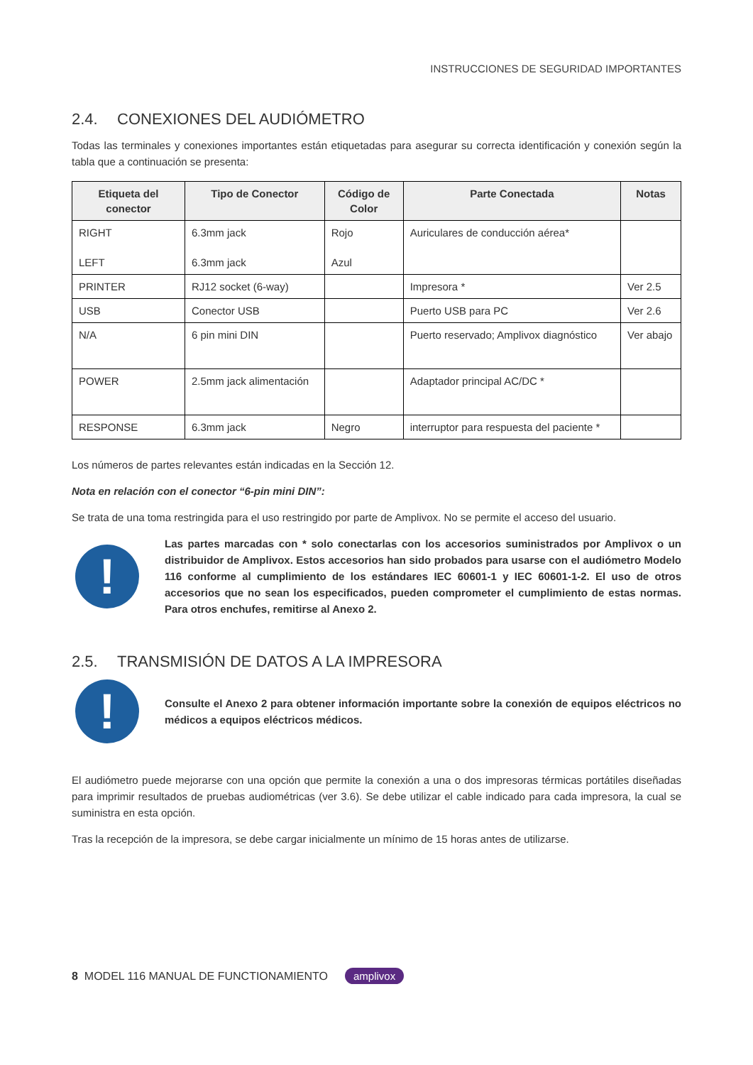INSTRUCCIONES DE SEGURIDAD IMPORTANTES
2.4. CONEXIONES DEL AUDIÓMETRO
Todas las terminales y conexiones importantes están etiquetadas para asegurar su correcta identificación y conexión según la tabla que a continuación se presenta:
| Etiqueta del conector | Tipo de Conector | Código de Color | Parte Conectada | Notas |
| --- | --- | --- | --- | --- |
| RIGHT LEFT | 6.3mm jack 6.3mm jack | Rojo Azul | Auriculares de conducción aérea* | |
| PRINTER | RJ12 socket (6-way) | | Impresora * | Ver 2.5 |
| USB | Conector USB | | Puerto USB para PC | Ver 2.6 |
| N/A | 6 pin mini DIN | | Puerto reservado; Amplivox diagnóstico | Ver abajo |
| POWER | 2.5mm jack alimentación | | Adaptador principal AC/DC * | |
| RESPONSE | 6.3mm jack | Negro | interruptor para respuesta del paciente * | |
Los números de partes relevantes están indicadas en la Sección 12.
Nota en relación con el conector “6-pin mini DIN”:
Se trata de una toma restringida para el uso restringido por parte de Amplivox. No se permite el acceso del usuario.
!
Las partes marcadas con * solo conectarlas con los accesorios suministrados por Amplivox o un distribuidor de Amplivox. Estos accesorios han sido probados para usarse con el audiómetro Modelo 116 conforme al cumplimiento de los estándares IEC 60601-1 y IEC 60601-1-2. El uso de otros accesorios que no sean los especificados, pueden comprometer el cumplimiento de estas normas. Para otros enchufes, remitirse al Anexo 2.
2.5. TRANSMISIÓN DE DATOS A LA IMPRESORA
!
Consulte el Anexo 2 para obtener información importante sobre la conexión de equipos eléctricos no médicos a equipos eléctricos médicos.
El audiómetro puede mejorarse con una opción que permite la conexión a una o dos impresoras térmicas portátiles diseñadas para imprimir resultados de pruebas audiométricas (ver 3.6). Se debe utilizar el cable indicado para cada impresora, la cual se suministra en esta opción.
Tras la recepción de la impresora, se debe cargar inicialmente un mínimo de 15 horas antes de utilizarse.
8 MODEL 116 MANUAL DE FUNCTIONAMIENTO amplivox